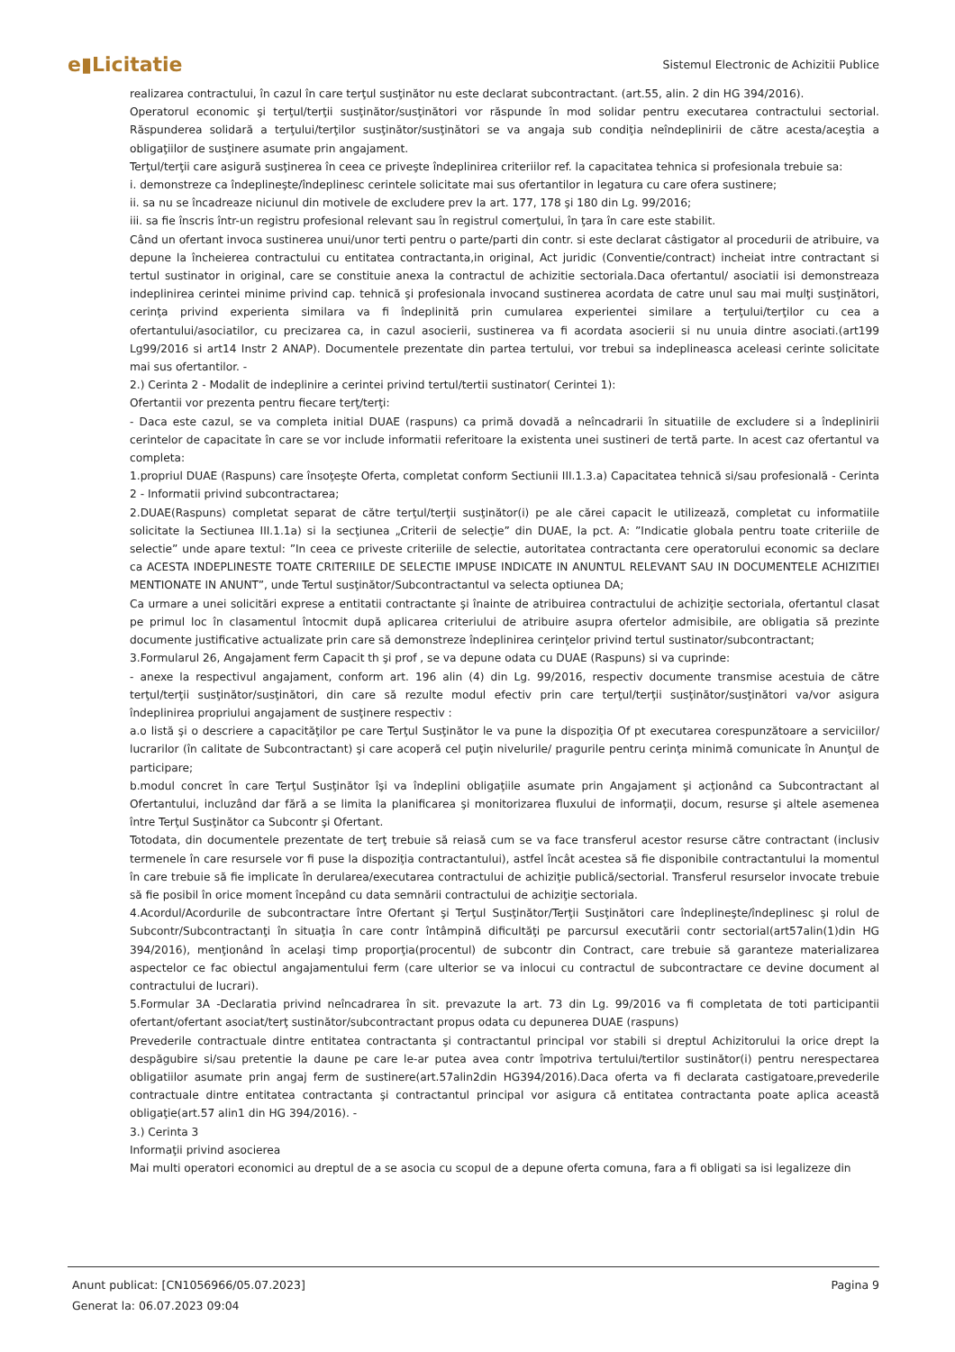e▮Licitatie Sistemul Electronic de Achizitii Publice
realizarea contractului, în cazul în care terţul susţinător nu este declarat subcontractant. (art.55, alin. 2 din HG 394/2016).
Operatorul economic şi terţul/terţii susţinător/susţinători vor răspunde în mod solidar pentru executarea contractului sectorial. Răspunderea solidară a terţului/terţilor susţinător/susţinători se va angaja sub condiţia neîndeplinirii de către acesta/aceştia a obligaţiilor de susţinere asumate prin angajament.
Terţul/terţii care asigură susţinerea în ceea ce priveşte îndeplinirea criteriilor ref. la capacitatea tehnica si profesionala trebuie sa:
i. demonstreze ca îndeplineşte/îndeplinesc cerintele solicitate mai sus ofertantilor in legatura cu care ofera sustinere;
ii. sa nu se încadreaze niciunul din motivele de excludere prev la art. 177, 178 şi 180 din Lg. 99/2016;
iii. sa fie înscris într-un registru profesional relevant sau în registrul comerţului, în ţara în care este stabilit.
Când un ofertant invoca sustinerea unui/unor terti pentru o parte/parti din contr. si este declarat câstigator al procedurii de atribuire, va depune la încheierea contractului cu entitatea contractanta,in original, Act juridic (Conventie/contract) incheiat intre contractant si tertul sustinator in original, care se constituie anexa la contractul de achizitie sectoriala.Daca ofertantul/ asociatii isi demonstreaza indeplinirea cerintei minime privind cap. tehnică şi profesionala invocand sustinerea acordata de catre unul sau mai mulţi susţinători, cerinţa privind experienta similara va fi îndeplinită prin cumularea experientei similare a terţului/terţilor cu cea a ofertantului/asociatilor, cu precizarea ca, in cazul asocierii, sustinerea va fi acordata asocierii si nu unuia dintre asociati.(art199 Lg99/2016 si art14 Instr 2 ANAP). Documentele prezentate din partea tertului, vor trebui sa indeplineasca aceleasi cerinte solicitate mai sus ofertantilor. -
2.) Cerinta 2 - Modalit de indeplinire a cerintei privind tertul/tertii sustinator( Cerintei 1):
Ofertantii vor prezenta pentru fiecare terţ/terţi:
- Daca este cazul, se va completa initial DUAE (raspuns) ca primă dovadă a neîncadrarii în situatiile de excludere si a îndeplinirii cerintelor de capacitate în care se vor include informatii referitoare la existenta unei sustineri de tertă parte. In acest caz ofertantul va completa:
1.propriul DUAE (Raspuns) care însoţeşte Oferta, completat conform Sectiunii III.1.3.a) Capacitatea tehnică si/sau profesională - Cerinta 2 - Informatii privind subcontractarea;
2.DUAE(Raspuns) completat separat de către terţul/terţii susţinător(i) pe ale cărei capacit le utilizează, completat cu informatiile solicitate la Sectiunea III.1.1a) si la secţiunea „Criterii de selecţie” din DUAE, la pct. A: ”Indicatie globala pentru toate criteriile de selectie” unde apare textul: ”In ceea ce priveste criteriile de selectie, autoritatea contractanta cere operatorului economic sa declare ca ACESTA INDEPLINESTE TOATE CRITERIILE DE SELECTIE IMPUSE INDICATE IN ANUNTUL RELEVANT SAU IN DOCUMENTELE ACHIZITIEI MENTIONATE IN ANUNT”, unde Tertul susţinător/Subcontractantul va selecta optiunea DA;
Ca urmare a unei solicitări exprese a entitatii contractante şi înainte de atribuirea contractului de achiziţie sectoriala, ofertantul clasat pe primul loc în clasamentul întocmit după aplicarea criteriului de atribuire asupra ofertelor admisibile, are obligatia să prezinte documente justificative actualizate prin care să demonstreze îndeplinirea cerinţelor privind tertul sustinator/subcontractant;
3.Formularul 26, Angajament ferm Capacit th şi prof , se va depune odata cu DUAE (Raspuns) si va cuprinde:
- anexe la respectivul angajament, conform art. 196 alin (4) din Lg. 99/2016, respectiv documente transmise acestuia de către terţul/terţii susţinător/susţinători, din care să rezulte modul efectiv prin care terţul/terţii susţinător/susţinători va/vor asigura îndeplinirea propriului angajament de susţinere respectiv :
a.o listă şi o descriere a capacităţilor pe care Terţul Susţinător le va pune la dispoziţia Of pt executarea corespunzătoare a serviciilor/ lucrarilor (în calitate de Subcontractant) şi care acoperă cel puţin nivelurile/ pragurile pentru cerinţa minimă comunicate în Anunţul de participare;
b.modul concret în care Terţul Susţinător îşi va îndeplini obligaţiile asumate prin Angajament şi acţionând ca Subcontractant al Ofertantului, incluzând dar fără a se limita la planificarea şi monitorizarea fluxului de informaţii, docum, resurse şi altele asemenea între Terţul Susţinător ca Subcontr şi Ofertant.
Totodata, din documentele prezentate de terţ trebuie să reiasă cum se va face transferul acestor resurse către contractant (inclusiv termenele în care resursele vor fi puse la dispoziţia contractantului), astfel încât acestea să fie disponibile contractantului la momentul în care trebuie să fie implicate în derularea/executarea contractului de achiziţie publică/sectorial. Transferul resurselor invocate trebuie să fie posibil în orice moment începând cu data semnării contractului de achiziţie sectoriala.
4.Acordul/Acordurile de subcontractare între Ofertant şi Terţul Susţinător/Terţii Susţinători care îndeplineşte/îndeplinesc şi rolul de Subcontr/Subcontractanţi în situaţia în care contr întâmpină dificultăţi pe parcursul executării contr sectorial(art57alin(1)din HG 394/2016), menţionând în acelaşi timp proporţia(procentul) de subcontr din Contract, care trebuie să garanteze materializarea aspectelor ce fac obiectul angajamentului ferm (care ulterior se va inlocui cu contractul de subcontractare ce devine document al contractului de lucrari).
5.Formular 3A -Declaratia privind neîncadrarea în sit. prevazute la art. 73 din Lg. 99/2016 va fi completata de toti participantii ofertant/ofertant asociat/terţ sustinător/subcontractant propus odata cu depunerea DUAE (raspuns)
Prevederile contractuale dintre entitatea contractanta şi contractantul principal vor stabili si dreptul Achizitorului la orice drept la despăgubire si/sau pretentie la daune pe care le-ar putea avea contr împotriva tertului/tertilor sustinător(i) pentru nerespectarea obligatiilor asumate prin angaj ferm de sustinere(art.57alin2din HG394/2016).Daca oferta va fi declarata castigatoare,prevederile contractuale dintre entitatea contractanta şi contractantul principal vor asigura că entitatea contractanta poate aplica această obligaţie(art.57 alin1 din HG 394/2016). -
3.) Cerinta 3
Informaţii privind asocierea
Mai multi operatori economici au dreptul de a se asocia cu scopul de a depune oferta comuna, fara a fi obligati sa isi legalizeze din
Pagina 9 Anunt publicat: [CN1056966/05.07.2023]
Generat la: 06.07.2023 09:04